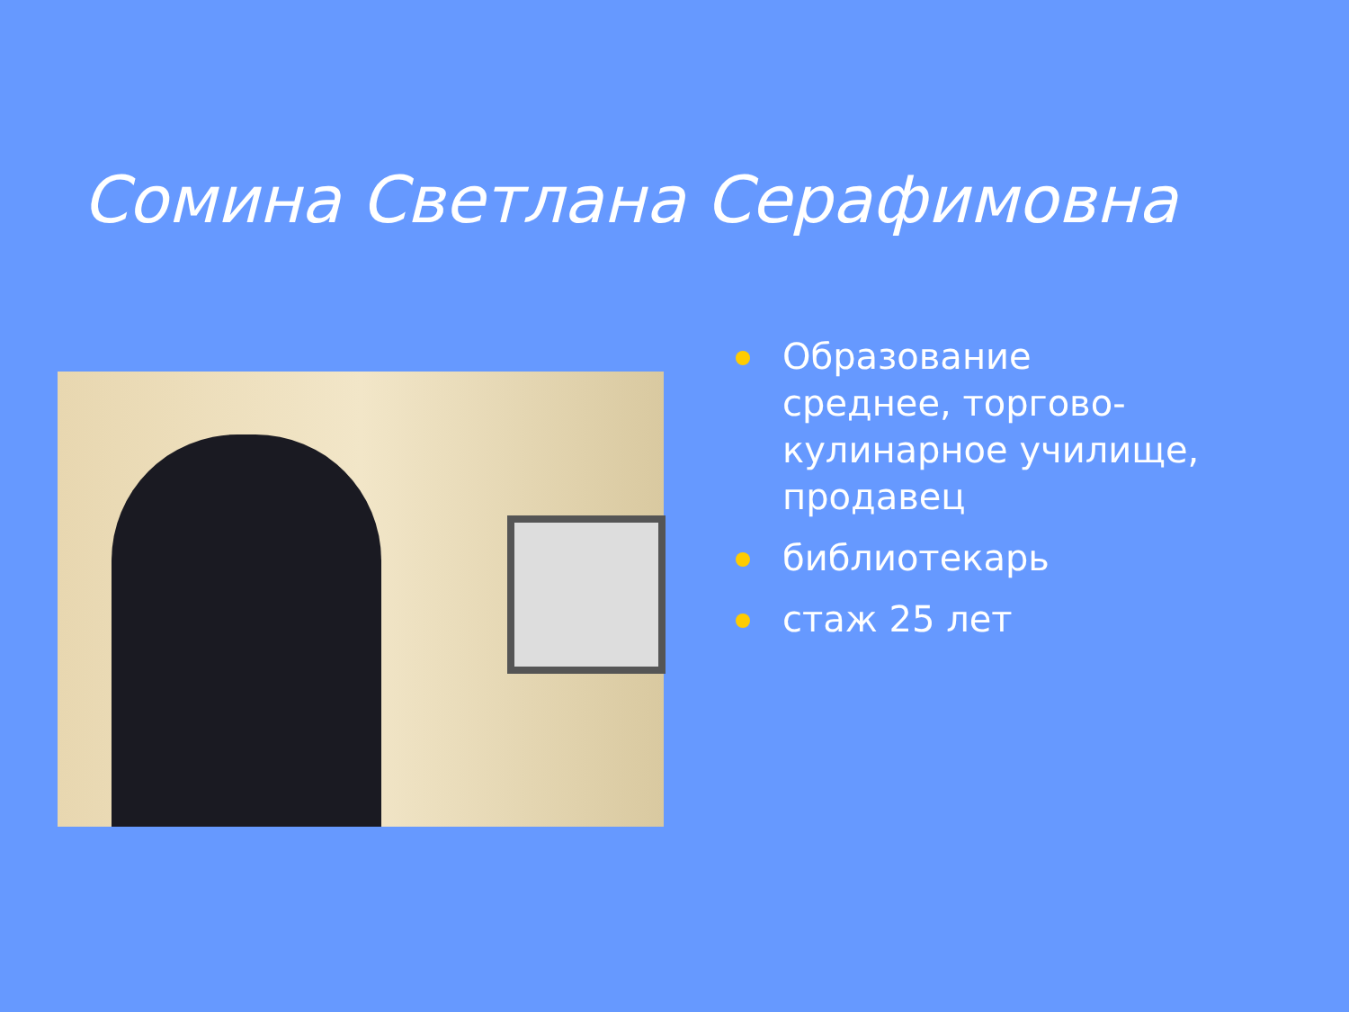Сомина Светлана Серафимовна
Образование среднее, торгово-кулинарное училище, продавец
библиотекарь
стаж 25 лет